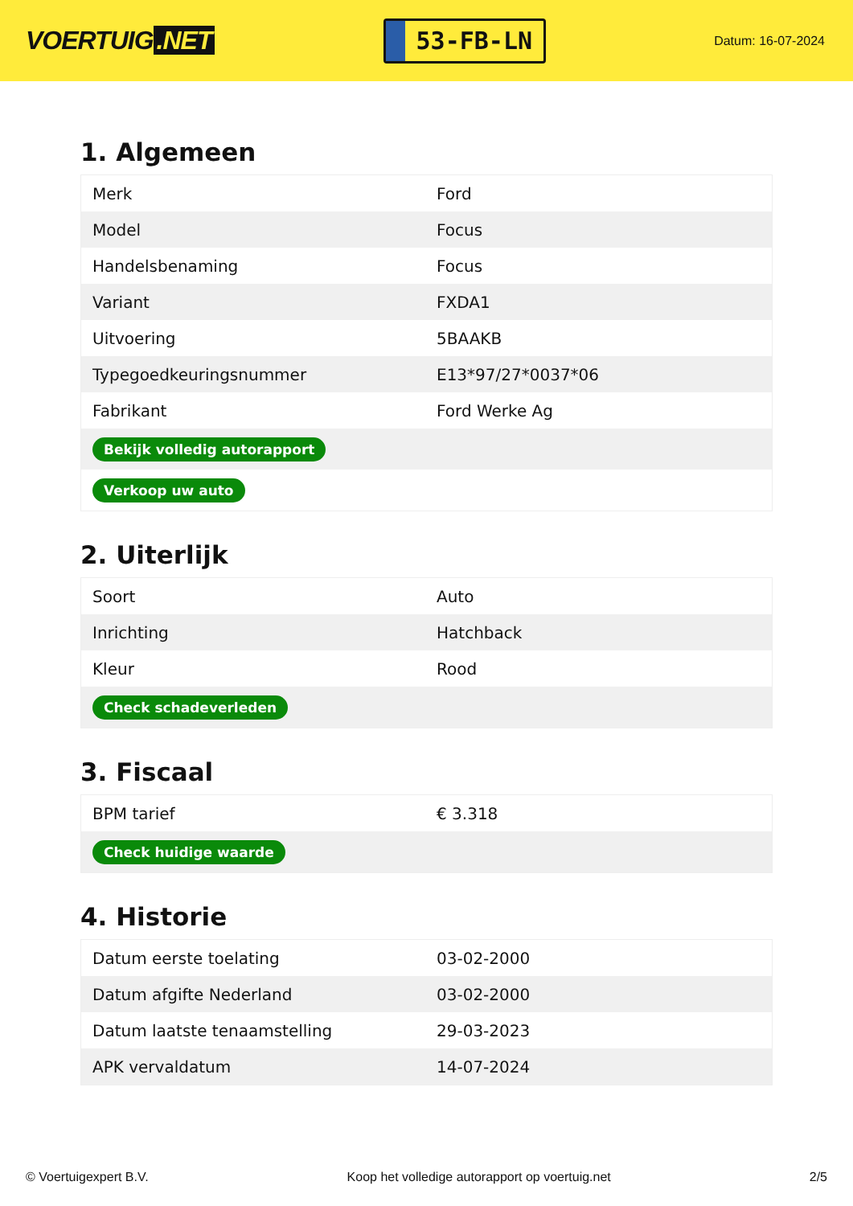VOERTUIG.NET
53-FB-LN
Datum: 16-07-2024
1. Algemeen
| Merk | Ford |
| Model | Focus |
| Handelsbenaming | Focus |
| Variant | FXDA1 |
| Uitvoering | 5BAAKB |
| Typegoedkeuringsnummer | E13*97/27*0037*06 |
| Fabrikant | Ford Werke Ag |
| Bekijk volledig autorapport | |
| Verkoop uw auto | |
2. Uiterlijk
| Soort | Auto |
| Inrichting | Hatchback |
| Kleur | Rood |
| Check schadeverleden | |
3. Fiscaal
| BPM tarief | € 3.318 |
| Check huidige waarde | |
4. Historie
| Datum eerste toelating | 03-02-2000 |
| Datum afgifte Nederland | 03-02-2000 |
| Datum laatste tenaamstelling | 29-03-2023 |
| APK vervaldatum | 14-07-2024 |
© Voertuigexpert B.V. Koop het volledige autorapport op voertuig.net 2/5